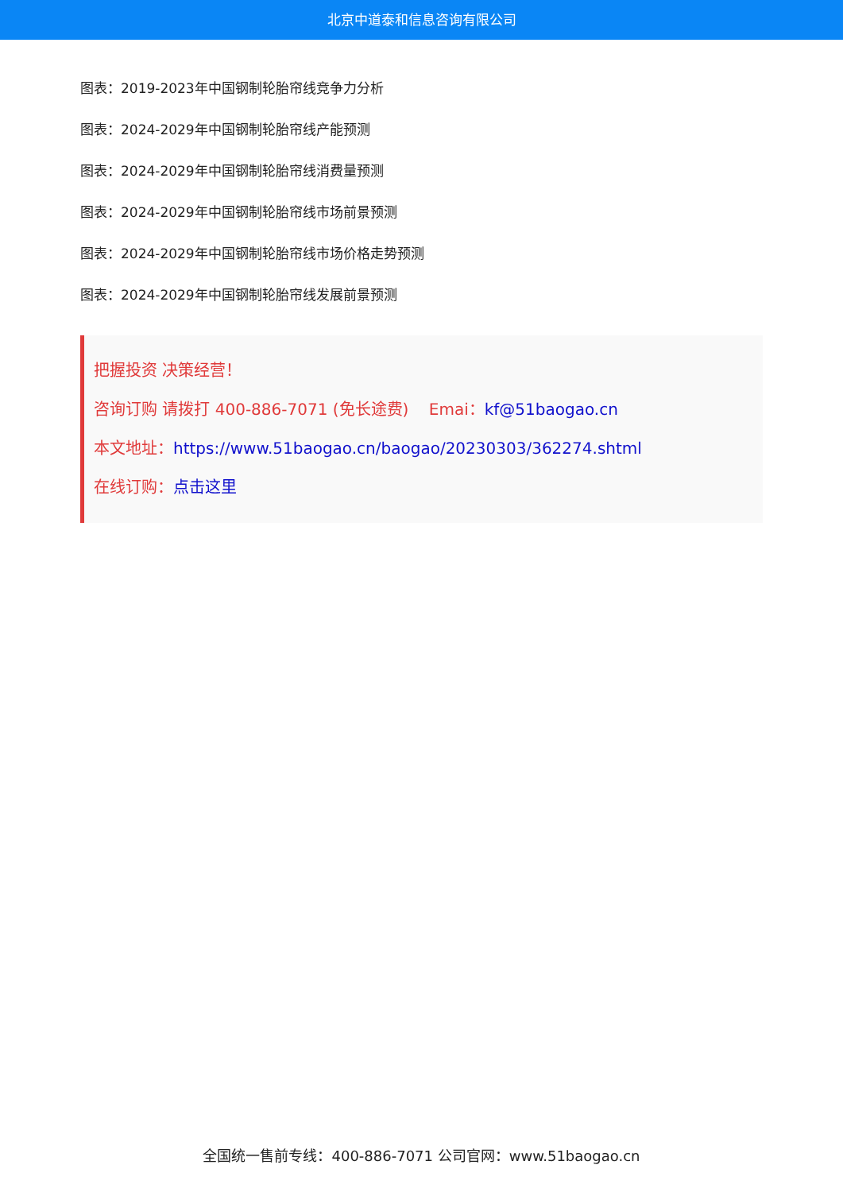北京中道泰和信息咨询有限公司
图表：2019-2023年中国钢制轮胎帘线竞争力分析
图表：2024-2029年中国钢制轮胎帘线产能预测
图表：2024-2029年中国钢制轮胎帘线消费量预测
图表：2024-2029年中国钢制轮胎帘线市场前景预测
图表：2024-2029年中国钢制轮胎帘线市场价格走势预测
图表：2024-2029年中国钢制轮胎帘线发展前景预测
把握投资 决策经营！
咨询订购 请拨打 400-886-7071 (免长途费) Emai：kf@51baogao.cn
本文地址：https://www.51baogao.cn/baogao/20230303/362274.shtml
在线订购：点击这里
全国统一售前专线：400-886-7071 公司官网：www.51baogao.cn